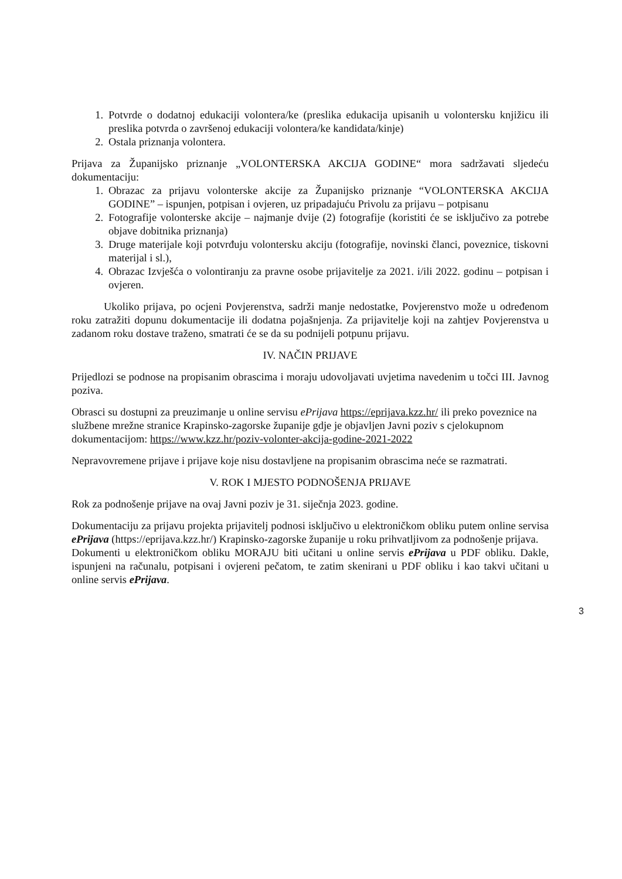1. Potvrde o dodatnoj edukaciji volontera/ke (preslika edukacija upisanih u volontersku knjižicu ili preslika potvrda o završenoj edukaciji volontera/ke kandidata/kinje)
2. Ostala priznanja volontera.
Prijava za Županijsko priznanje „VOLONTERSKA AKCIJA GODINE“ mora sadržavati sljedeću dokumentaciju:
1. Obrazac za prijavu volonterske akcije za Županijsko priznanje “VOLONTERSKA AKCIJA GODINE” – ispunjen, potpisan i ovjeren, uz pripadajuću Privolu za prijavu – potpisanu
2. Fotografije volonterske akcije – najmanje dvije (2) fotografije (koristiti će se isključivo za potrebe objave dobitnika priznanja)
3. Druge materijale koji potvrđuju volontersku akciju (fotografije, novinski članci, poveznice, tiskovni materijal i sl.),
4. Obrazac Izvješća o volontiranju za pravne osobe prijavitelje za 2021. i/ili 2022. godinu – potpisan i ovjeren.
Ukoliko prijava, po ocjeni Povjerenstva, sadrži manje nedostatke, Povjerenstvo može u određenom roku zatražiti dopunu dokumentacije ili dodatna pojašnjenja. Za prijavitelje koji na zahtjev Povjerenstva u zadanom roku dostave traženo, smatrati će se da su podnijeli potpunu prijavu.
IV. NAČIN PRIJAVE
Prijedlozi se podnose na propisanim obrascima i moraju udovoljavati uvjetima navedenim u točci III. Javnog poziva.
Obrasci su dostupni za preuzimanje u online servisu ePrijava https://eprijava.kzz.hr/ ili preko poveznice na službene mrežne stranice Krapinsko-zagorske županije gdje je objavljen Javni poziv s cjelokupnom dokumentacijom: https://www.kzz.hr/poziv-volonter-akcija-godine-2021-2022
Nepravovremene prijave i prijave koje nisu dostavljene na propisanim obrascima neće se razmatrati.
V. ROK I MJESTO PODNOŠENJA PRIJAVE
Rok za podnošenje prijave na ovaj Javni poziv je 31. siječnja 2023. godine.
Dokumentaciju za prijavu projekta prijavitelj podnosi isključivo u elektroničkom obliku putem online servisa ePrijava (https://eprijava.kzz.hr/) Krapinsko-zagorske županije u roku prihvatljivom za podnošenje prijava.
Dokumenti u elektroničkom obliku MORAJU biti učitani u online servis ePrijava u PDF obliku. Dakle, ispunjeni na računalu, potpisani i ovjereni pečatom, te zatim skenirani u PDF obliku i kao takvi učitani u online servis ePrijava.
3